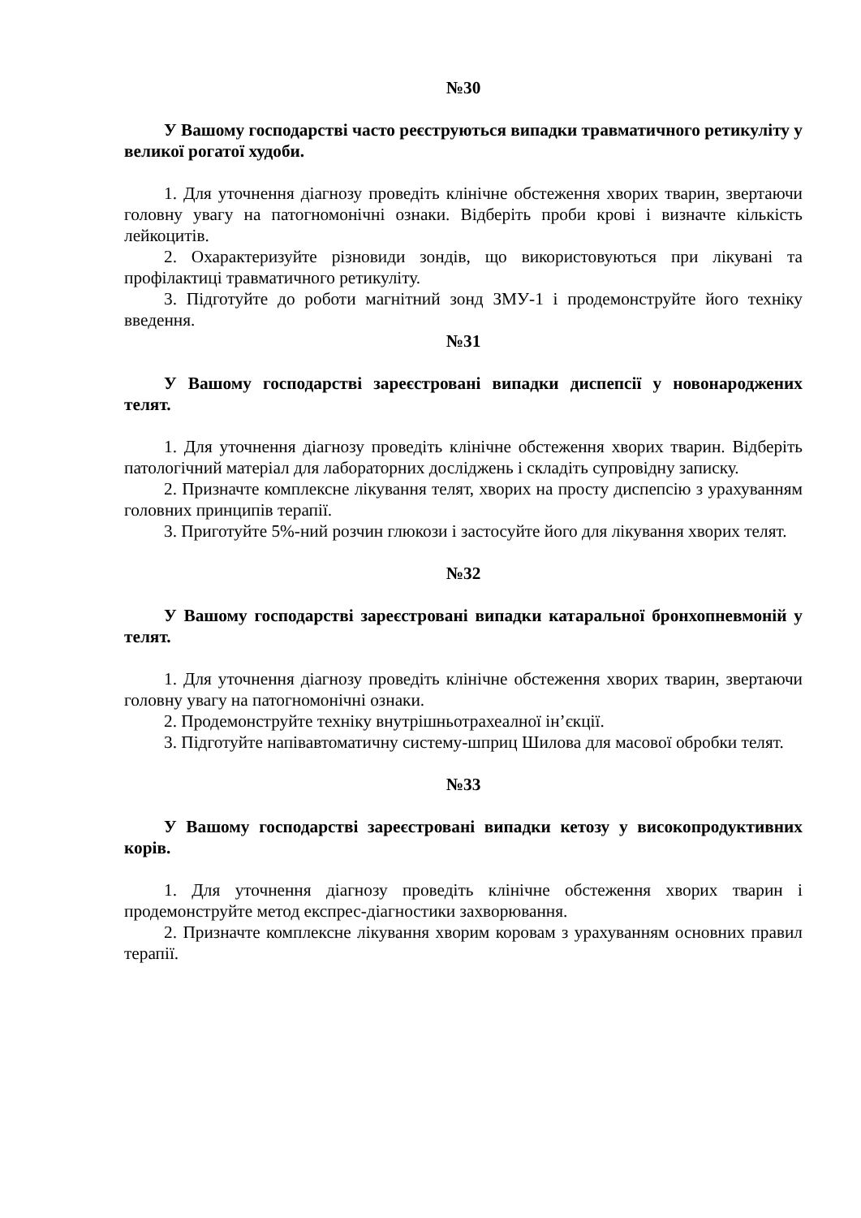№30
У Вашому господарстві часто реєструються випадки травматичного ретикуліту у великої рогатої худоби.
1. Для уточнення діагнозу проведіть клінічне обстеження хворих тварин, звертаючи головну увагу на патогномонічні ознаки. Відберіть проби крові і визначте кількість лейкоцитів.
2. Охарактеризуйте різновиди зондів, що використовуються при лікувані та профілактиці травматичного ретикуліту.
3. Підготуйте до роботи магнітний зонд ЗМУ-1 і продемонструйте його техніку введення.
№31
У Вашому господарстві зареєстровані випадки диспепсії у новонароджених телят.
1. Для уточнення діагнозу проведіть клінічне обстеження хворих тварин. Відберіть патологічний матеріал для лабораторних досліджень і складіть супровідну записку.
2. Призначте комплексне лікування телят, хворих на просту диспепсію з урахуванням головних принципів терапії.
3. Приготуйте 5%-ний розчин глюкози і застосуйте його для лікування хворих телят.
№32
У Вашому господарстві зареєстровані випадки катаральної бронхопневмоній у телят.
1. Для уточнення діагнозу проведіть клінічне обстеження хворих тварин, звертаючи головну увагу на патогномонічні ознаки.
2. Продемонструйте техніку внутрішньотрахеалної ін’єкції.
3. Підготуйте напівавтоматичну систему-шприц Шилова для масової обробки телят.
№33
У Вашому господарстві зареєстровані випадки кетозу у високопродуктивних корів.
1. Для уточнення діагнозу проведіть клінічне обстеження хворих тварин і продемонструйте метод експрес-діагностики захворювання.
2. Призначте комплексне лікування хворим коровам з урахуванням основних правил терапії.